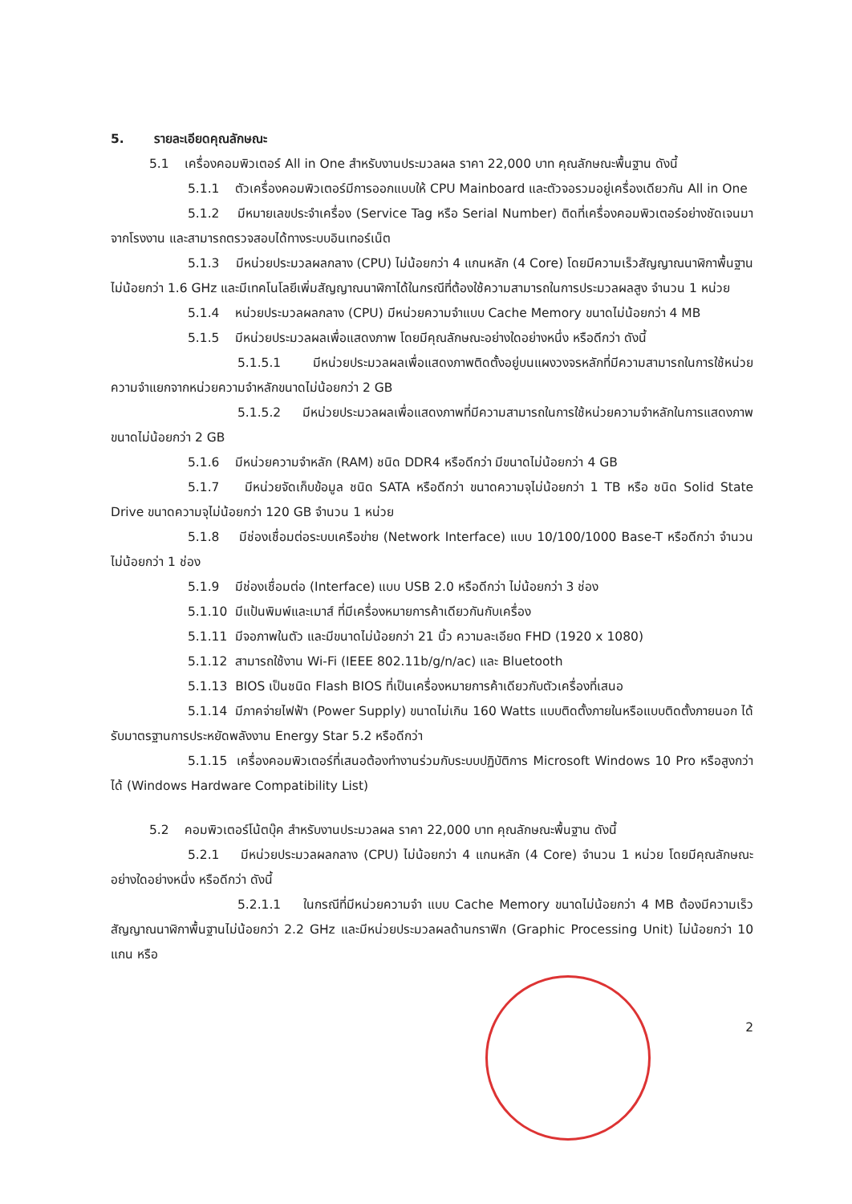5. รายละเอียดคุณลักษณะ
5.1 เครื่องคอมพิวเตอร์ All in One สำหรับงานประมวลผล ราคา 22,000 บาท คุณลักษณะพื้นฐาน ดังนี้
5.1.1 ตัวเครื่องคอมพิวเตอร์มีการออกแบบให้ CPU Mainboard และตัวจอรวมอยู่เครื่องเดียวกัน All in One
5.1.2 มีหมายเลขประจำเครื่อง (Service Tag หรือ Serial Number) ติดที่เครื่องคอมพิวเตอร์อย่างชัดเจนมาจากโรงงาน และสามารถตรวจสอบได้ทางระบบอินเทอร์เน็ต
5.1.3 มีหน่วยประมวลผลกลาง (CPU) ไม่น้อยกว่า 4 แกนหลัก (4 Core) โดยมีความเร็วสัญญาณนาฬิกาพื้นฐานไม่น้อยกว่า 1.6 GHz และมีเทคโนโลยีเพิ่มสัญญาณนาฬิกาได้ในกรณีที่ต้องใช้ความสามารถในการประมวลผลสูง จำนวน 1 หน่วย
5.1.4 หน่วยประมวลผลกลาง (CPU) มีหน่วยความจำแบบ Cache Memory ขนาดไม่น้อยกว่า 4 MB
5.1.5 มีหน่วยประมวลผลเพื่อแสดงภาพ โดยมีคุณลักษณะอย่างใดอย่างหนึ่ง หรือดีกว่า ดังนี้
5.1.5.1 มีหน่วยประมวลผลเพื่อแสดงภาพติดตั้งอยู่บนแผงวงจรหลักที่มีความสามารถในการใช้หน่วยความจำแยกจากหน่วยความจำหลักขนาดไม่น้อยกว่า 2 GB
5.1.5.2 มีหน่วยประมวลผลเพื่อแสดงภาพที่มีความสามารถในการใช้หน่วยความจำหลักในการแสดงภาพขนาดไม่น้อยกว่า 2 GB
5.1.6 มีหน่วยความจำหลัก (RAM) ชนิด DDR4 หรือดีกว่า มีขนาดไม่น้อยกว่า 4 GB
5.1.7 มีหน่วยจัดเก็บข้อมูล ชนิด SATA หรือดีกว่า ขนาดความจุไม่น้อยกว่า 1 TB หรือ ชนิด Solid State Drive ขนาดความจุไม่น้อยกว่า 120 GB จำนวน 1 หน่วย
5.1.8 มีช่องเชื่อมต่อระบบเครือข่าย (Network Interface) แบบ 10/100/1000 Base-T หรือดีกว่า จำนวนไม่น้อยกว่า 1 ช่อง
5.1.9 มีช่องเชื่อมต่อ (Interface) แบบ USB 2.0 หรือดีกว่า ไม่น้อยกว่า 3 ช่อง
5.1.10 มีแป้นพิมพ์และเมาส์ ที่มีเครื่องหมายการค้าเดียวกันกับเครื่อง
5.1.11 มีจอภาพในตัว และมีขนาดไม่น้อยกว่า 21 นิ้ว ความละเอียด FHD (1920 x 1080)
5.1.12 สามารถใช้งาน Wi-Fi (IEEE 802.11b/g/n/ac) และ Bluetooth
5.1.13 BIOS เป็นชนิด Flash BIOS ที่เป็นเครื่องหมายการค้าเดียวกับตัวเครื่องที่เสนอ
5.1.14 มีภาคจ่ายไฟฟ้า (Power Supply) ขนาดไม่เกิน 160 Watts แบบติดตั้งภายในหรือแบบติดตั้งภายนอก ได้รับมาตรฐานการประหยัดพลังงาน Energy Star 5.2 หรือดีกว่า
5.1.15 เครื่องคอมพิวเตอร์ที่เสนอต้องทำงานร่วมกับระบบปฏิบัติการ Microsoft Windows 10 Pro หรือสูงกว่าได้ (Windows Hardware Compatibility List)
5.2 คอมพิวเตอร์โน้ตบุ๊ค สำหรับงานประมวลผล ราคา 22,000 บาท คุณลักษณะพื้นฐาน ดังนี้
5.2.1 มีหน่วยประมวลผลกลาง (CPU) ไม่น้อยกว่า 4 แกนหลัก (4 Core) จำนวน 1 หน่วย โดยมีคุณลักษณะอย่างใดอย่างหนึ่ง หรือดีกว่า ดังนี้
5.2.1.1 ในกรณีที่มีหน่วยความจำ แบบ Cache Memory ขนาดไม่น้อยกว่า 4 MB ต้องมีความเร็วสัญญาณนาฬิกาพื้นฐานไม่น้อยกว่า 2.2 GHz และมีหน่วยประมวลผลด้านกราฟิก (Graphic Processing Unit) ไม่น้อยกว่า 10 แกน หรือ
2